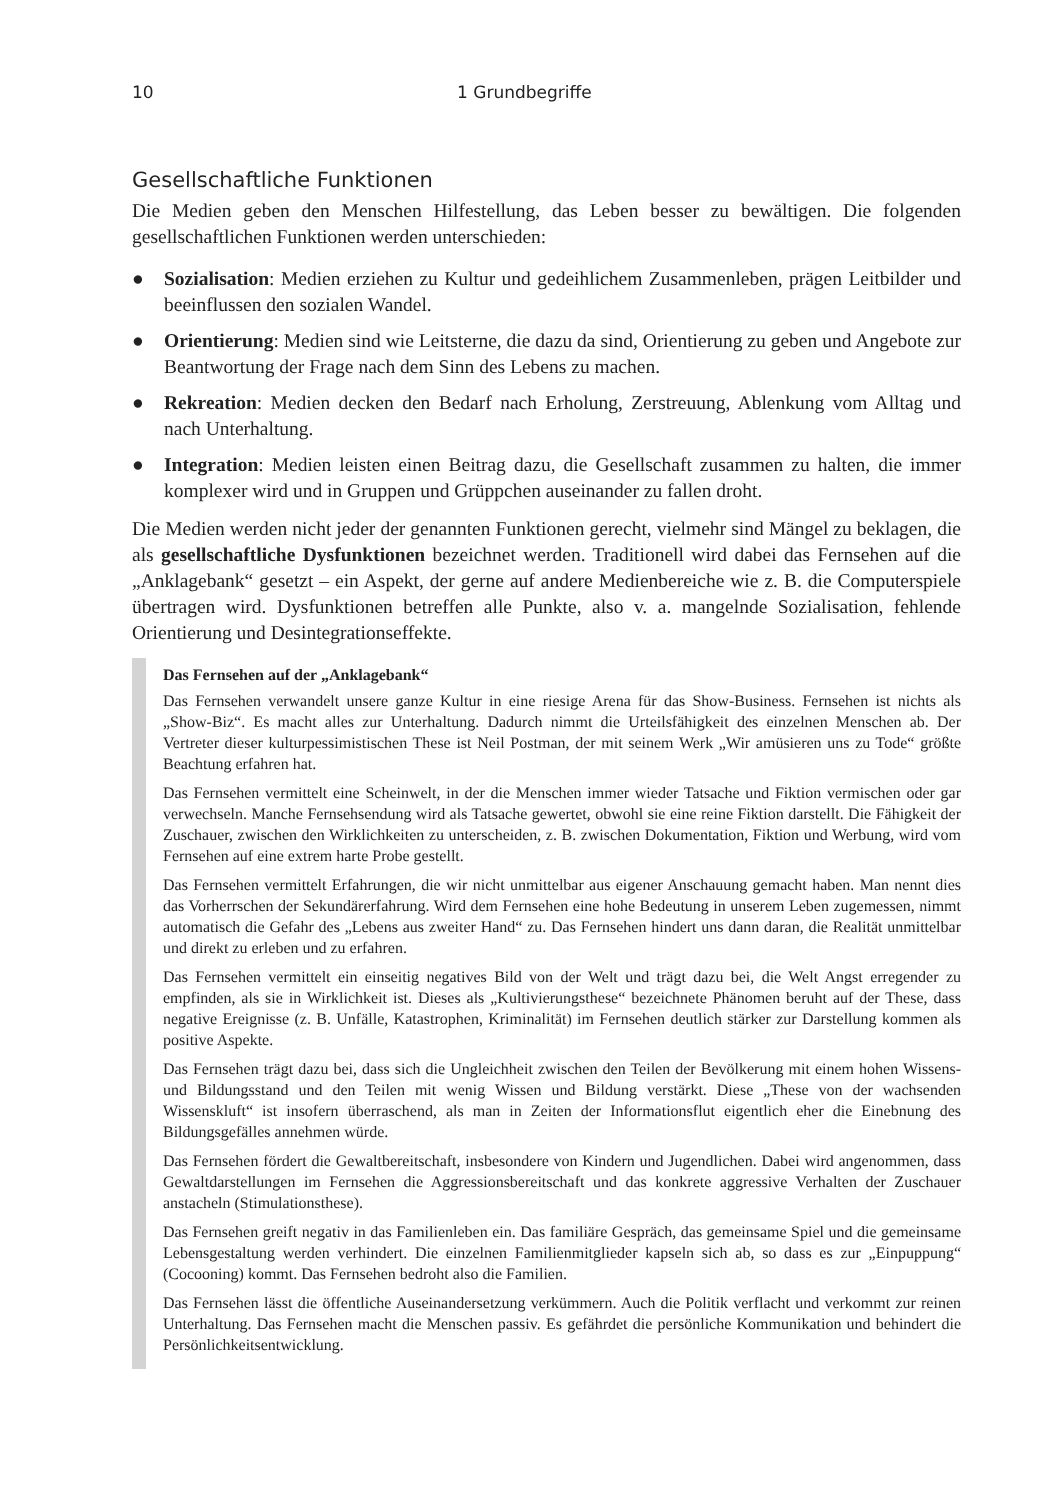10 1 Grundbegriffe
Gesellschaftliche Funktionen
Die Medien geben den Menschen Hilfestellung, das Leben besser zu bewältigen. Die folgenden gesellschaftlichen Funktionen werden unterschieden:
● Sozialisation: Medien erziehen zu Kultur und gedeihlichem Zusammenleben, prägen Leitbilder und beeinflussen den sozialen Wandel.
● Orientierung: Medien sind wie Leitsterne, die dazu da sind, Orientierung zu geben und Angebote zur Beantwortung der Frage nach dem Sinn des Lebens zu machen.
● Rekreation: Medien decken den Bedarf nach Erholung, Zerstreuung, Ablenkung vom Alltag und nach Unterhaltung.
● Integration: Medien leisten einen Beitrag dazu, die Gesellschaft zusammen zu halten, die immer komplexer wird und in Gruppen und Grüppchen auseinander zu fallen droht.
Die Medien werden nicht jeder der genannten Funktionen gerecht, vielmehr sind Mängel zu beklagen, die als gesellschaftliche Dysfunktionen bezeichnet werden. Traditionell wird dabei das Fernsehen auf die „Anklagebank“ gesetzt – ein Aspekt, der gerne auf andere Medienbereiche wie z. B. die Computerspiele übertragen wird. Dysfunktionen betreffen alle Punkte, also v. a. mangelnde Sozialisation, fehlende Orientierung und Desintegrationseffekte.
Das Fernsehen auf der „Anklagebank“
Das Fernsehen verwandelt unsere ganze Kultur in eine riesige Arena für das Show-Business. Fernsehen ist nichts als „Show-Biz“. Es macht alles zur Unterhaltung. Dadurch nimmt die Urteilsfähigkeit des einzelnen Menschen ab. Der Vertreter dieser kulturpessimistischen These ist Neil Postman, der mit seinem Werk „Wir amüsieren uns zu Tode“ größte Beachtung erfahren hat.
Das Fernsehen vermittelt eine Scheinwelt, in der die Menschen immer wieder Tatsache und Fiktion vermischen oder gar verwechseln. Manche Fernsehsendung wird als Tatsache gewertet, obwohl sie eine reine Fiktion darstellt. Die Fähigkeit der Zuschauer, zwischen den Wirklichkeiten zu unterscheiden, z. B. zwischen Dokumentation, Fiktion und Werbung, wird vom Fernsehen auf eine extrem harte Probe gestellt.
Das Fernsehen vermittelt Erfahrungen, die wir nicht unmittelbar aus eigener Anschauung gemacht haben. Man nennt dies das Vorherrschen der Sekundärerfahrung. Wird dem Fernsehen eine hohe Bedeutung in unserem Leben zugemessen, nimmt automatisch die Gefahr des „Lebens aus zweiter Hand“ zu. Das Fernsehen hindert uns dann daran, die Realität unmittelbar und direkt zu erleben und zu erfahren.
Das Fernsehen vermittelt ein einseitig negatives Bild von der Welt und trägt dazu bei, die Welt Angst erregender zu empfinden, als sie in Wirklichkeit ist. Dieses als „Kultivierungsthese“ bezeichnete Phänomen beruht auf der These, dass negative Ereignisse (z. B. Unfälle, Katastrophen, Kriminalität) im Fernsehen deutlich stärker zur Darstellung kommen als positive Aspekte.
Das Fernsehen trägt dazu bei, dass sich die Ungleichheit zwischen den Teilen der Bevölkerung mit einem hohen Wissens- und Bildungsstand und den Teilen mit wenig Wissen und Bildung verstärkt. Diese „These von der wachsenden Wissenskluft“ ist insofern überraschend, als man in Zeiten der Informationsflut eigentlich eher die Einebnung des Bildungsgefälles annehmen würde.
Das Fernsehen fördert die Gewaltbereitschaft, insbesondere von Kindern und Jugendlichen. Dabei wird angenommen, dass Gewaltdarstellungen im Fernsehen die Aggressionsbereitschaft und das konkrete aggressive Verhalten der Zuschauer anstacheln (Stimulationsthese).
Das Fernsehen greift negativ in das Familienleben ein. Das familiäre Gespräch, das gemeinsame Spiel und die gemeinsame Lebensgestaltung werden verhindert. Die einzelnen Familienmitglieder kapseln sich ab, so dass es zur „Einpuppung“ (Cocooning) kommt. Das Fernsehen bedroht also die Familien.
Das Fernsehen lässt die öffentliche Auseinandersetzung verkümmern. Auch die Politik verflacht und verkommt zur reinen Unterhaltung. Das Fernsehen macht die Menschen passiv. Es gefährdet die persönliche Kommunikation und behindert die Persönlichkeitsentwicklung.